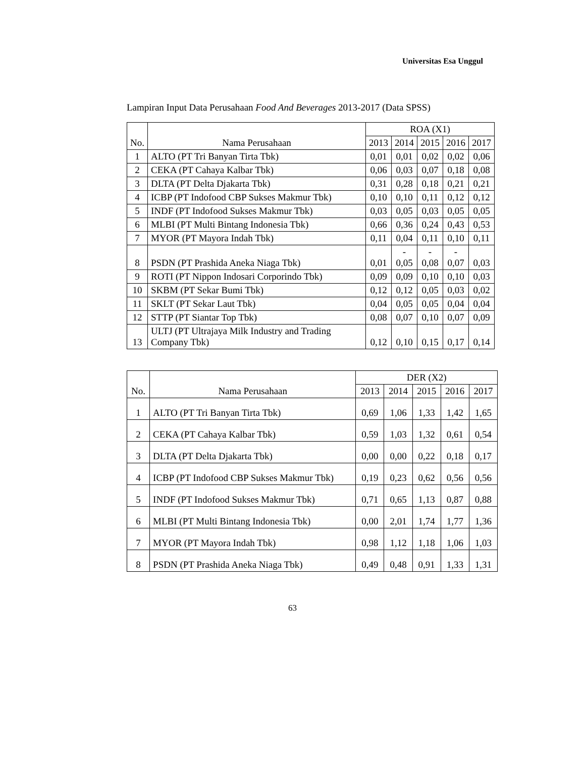Universitas Esa Unggul
Lampiran Input Data Perusahaan Food And Beverages 2013-2017 (Data SPSS)
| No. | Nama Perusahaan | ROA (X1) | | | | |
| --- | --- | --- | --- | --- | --- | --- |
| | | 2013 | 2014 | 2015 | 2016 | 2017 |
| 1 | ALTO (PT Tri Banyan Tirta Tbk) | 0,01 | 0,01 | 0,02 | 0,02 | 0,06 |
| 2 | CEKA (PT Cahaya Kalbar Tbk) | 0,06 | 0,03 | 0,07 | 0,18 | 0,08 |
| 3 | DLTA (PT Delta Djakarta Tbk) | 0,31 | 0,28 | 0,18 | 0,21 | 0,21 |
| 4 | ICBP (PT Indofood CBP Sukses Makmur Tbk) | 0,10 | 0,10 | 0,11 | 0,12 | 0,12 |
| 5 | INDF (PT Indofood Sukses Makmur Tbk) | 0,03 | 0,05 | 0,03 | 0,05 | 0,05 |
| 6 | MLBI (PT Multi Bintang Indonesia Tbk) | 0,66 | 0,36 | 0,24 | 0,43 | 0,53 |
| 7 | MYOR (PT Mayora Indah Tbk) | 0,11 | 0,04 | 0,11 | 0,10 | 0,11 |
| 8 | PSDN (PT Prashida Aneka Niaga Tbk) | 0,01 | - 0,05 | - 0,08 | - 0,07 | 0,03 |
| 9 | ROTI (PT Nippon Indosari Corporindo Tbk) | 0,09 | 0,09 | 0,10 | 0,10 | 0,03 |
| 10 | SKBM (PT Sekar Bumi Tbk) | 0,12 | 0,12 | 0,05 | 0,03 | 0,02 |
| 11 | SKLT (PT Sekar Laut Tbk) | 0,04 | 0,05 | 0,05 | 0,04 | 0,04 |
| 12 | STTP (PT Siantar Top Tbk) | 0,08 | 0,07 | 0,10 | 0,07 | 0,09 |
| 13 | ULTJ (PT Ultrajaya Milk Industry and Trading Company Tbk) | 0,12 | 0,10 | 0,15 | 0,17 | 0,14 |
| No. | Nama Perusahaan | DER (X2) | | | | |
| --- | --- | --- | --- | --- | --- | --- |
| | | 2013 | 2014 | 2015 | 2016 | 2017 |
| 1 | ALTO (PT Tri Banyan Tirta Tbk) | 0,69 | 1,06 | 1,33 | 1,42 | 1,65 |
| 2 | CEKA (PT Cahaya Kalbar Tbk) | 0,59 | 1,03 | 1,32 | 0,61 | 0,54 |
| 3 | DLTA (PT Delta Djakarta Tbk) | 0,00 | 0,00 | 0,22 | 0,18 | 0,17 |
| 4 | ICBP (PT Indofood CBP Sukses Makmur Tbk) | 0,19 | 0,23 | 0,62 | 0,56 | 0,56 |
| 5 | INDF (PT Indofood Sukses Makmur Tbk) | 0,71 | 0,65 | 1,13 | 0,87 | 0,88 |
| 6 | MLBI (PT Multi Bintang Indonesia Tbk) | 0,00 | 2,01 | 1,74 | 1,77 | 1,36 |
| 7 | MYOR (PT Mayora Indah Tbk) | 0,98 | 1,12 | 1,18 | 1,06 | 1,03 |
| 8 | PSDN (PT Prashida Aneka Niaga Tbk) | 0,49 | 0,48 | 0,91 | 1,33 | 1,31 |
63